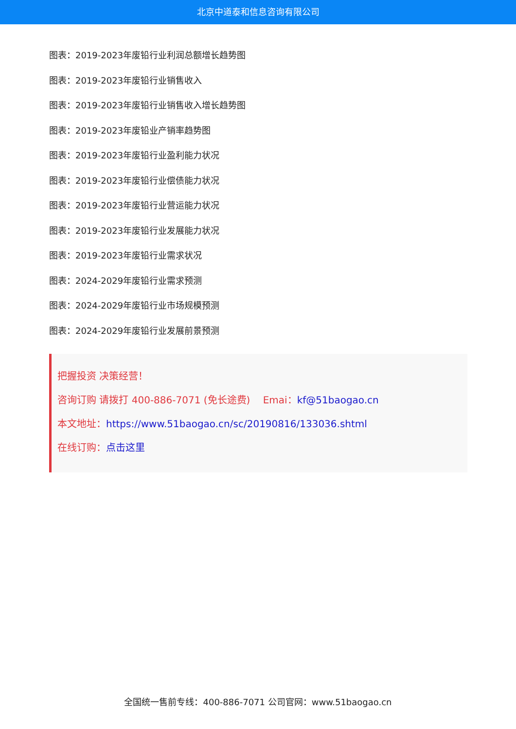北京中道泰和信息咨询有限公司
图表：2019-2023年废铅行业利润总额增长趋势图
图表：2019-2023年废铅行业销售收入
图表：2019-2023年废铅行业销售收入增长趋势图
图表：2019-2023年废铅业产销率趋势图
图表：2019-2023年废铅行业盈利能力状况
图表：2019-2023年废铅行业偿债能力状况
图表：2019-2023年废铅行业营运能力状况
图表：2019-2023年废铅行业发展能力状况
图表：2019-2023年废铅行业需求状况
图表：2024-2029年废铅行业需求预测
图表：2024-2029年废铅行业市场规模预测
图表：2024-2029年废铅行业发展前景预测
把握投资 决策经营！
咨询订购 请拨打 400-886-7071 (免长途费)　 Emai：kf@51baogao.cn
本文地址：https://www.51baogao.cn/sc/20190816/133036.shtml
在线订购：点击这里
全国统一售前专线：400-886-7071 公司官网：www.51baogao.cn